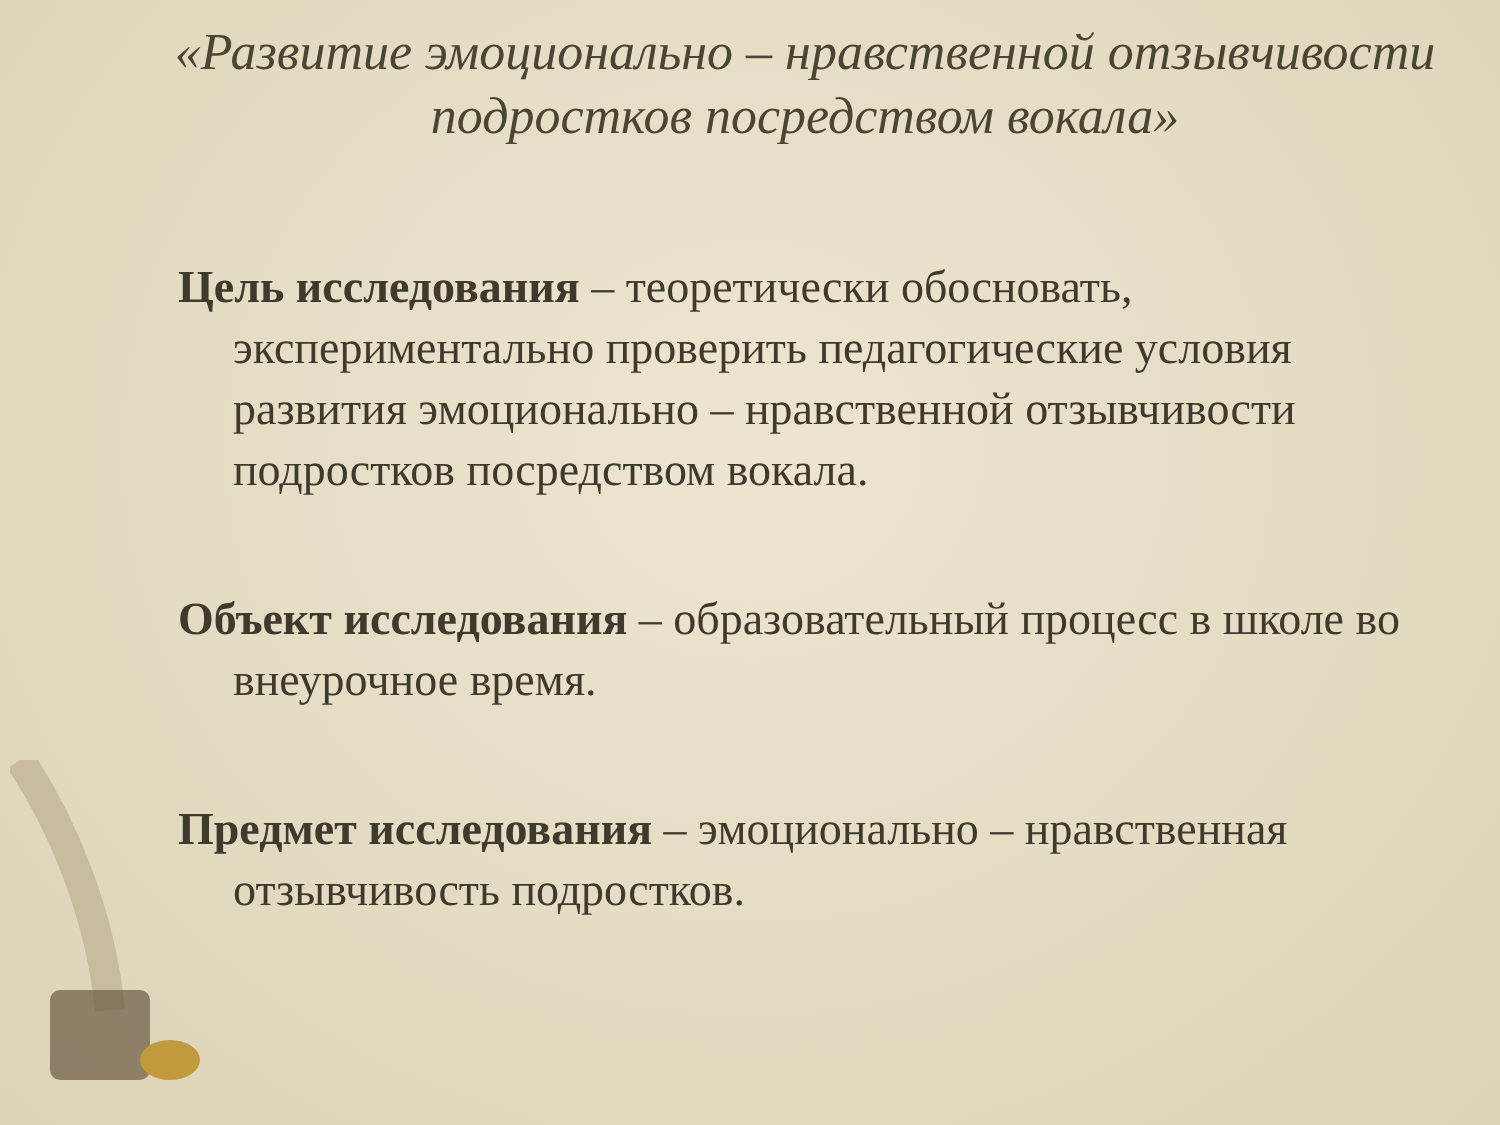«Развитие эмоционально – нравственной отзывчивости подростков посредством вокала»
Цель исследования – теоретически обосновать, экспериментально проверить педагогические условия развития эмоционально – нравственной отзывчивости подростков посредством вокала.
Объект исследования – образовательный процесс в школе во внеурочное время.
Предмет исследования – эмоционально – нравственная отзывчивость подростков.